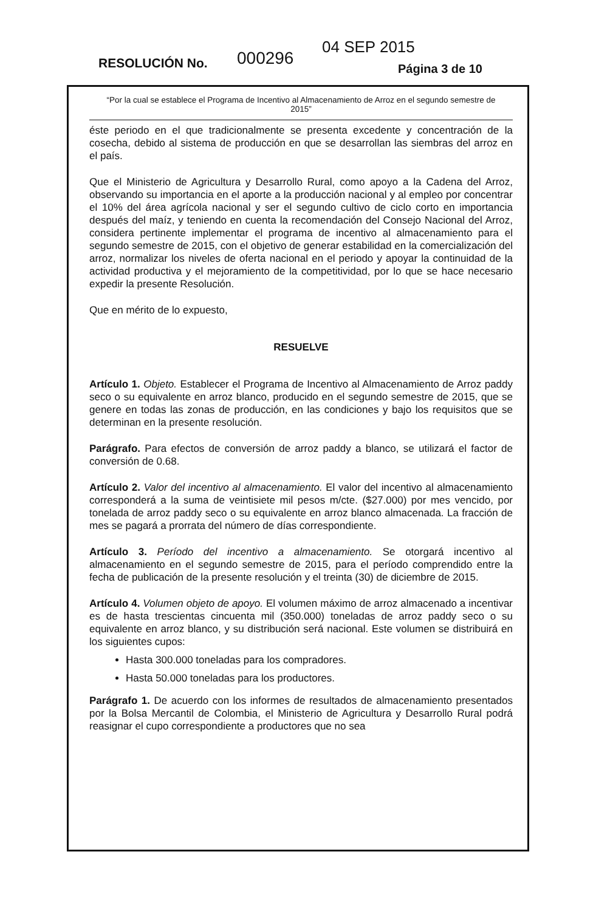RESOLUCIÓN No. 000296
04 SEP 2015
Página 3 de 10
“Por la cual se establece el Programa de Incentivo al Almacenamiento de Arroz en el segundo semestre de 2015”
éste periodo en el que tradicionalmente se presenta excedente y concentración de la cosecha, debido al sistema de producción en que se desarrollan las siembras del arroz en el país.
Que el Ministerio de Agricultura y Desarrollo Rural, como apoyo a la Cadena del Arroz, observando su importancia en el aporte a la producción nacional y al empleo por concentrar el 10% del área agrícola nacional y ser el segundo cultivo de ciclo corto en importancia después del maíz, y teniendo en cuenta la recomendación del Consejo Nacional del Arroz, considera pertinente implementar el programa de incentivo al almacenamiento para el segundo semestre de 2015, con el objetivo de generar estabilidad en la comercialización del arroz, normalizar los niveles de oferta nacional en el periodo y apoyar la continuidad de la actividad productiva y el mejoramiento de la competitividad, por lo que se hace necesario expedir la presente Resolución.
Que en mérito de lo expuesto,
RESUELVE
Artículo 1. Objeto. Establecer el Programa de Incentivo al Almacenamiento de Arroz paddy seco o su equivalente en arroz blanco, producido en el segundo semestre de 2015, que se genere en todas las zonas de producción, en las condiciones y bajo los requisitos que se determinan en la presente resolución.
Parágrafo. Para efectos de conversión de arroz paddy a blanco, se utilizará el factor de conversión de 0.68.
Artículo 2. Valor del incentivo al almacenamiento. El valor del incentivo al almacenamiento corresponderá a la suma de veintisiete mil pesos m/cte. ($27.000) por mes vencido, por tonelada de arroz paddy seco o su equivalente en arroz blanco almacenada. La fracción de mes se pagará a prorrata del número de días correspondiente.
Artículo 3. Período del incentivo a almacenamiento. Se otorgará incentivo al almacenamiento en el segundo semestre de 2015, para el período comprendido entre la fecha de publicación de la presente resolución y el treinta (30) de diciembre de 2015.
Artículo 4. Volumen objeto de apoyo. El volumen máximo de arroz almacenado a incentivar es de hasta trescientas cincuenta mil (350.000) toneladas de arroz paddy seco o su equivalente en arroz blanco, y su distribución será nacional. Este volumen se distribuirá en los siguientes cupos:
Hasta 300.000 toneladas para los compradores.
Hasta 50.000 toneladas para los productores.
Parágrafo 1. De acuerdo con los informes de resultados de almacenamiento presentados por la Bolsa Mercantil de Colombia, el Ministerio de Agricultura y Desarrollo Rural podrá reasignar el cupo correspondiente a productores que no sea